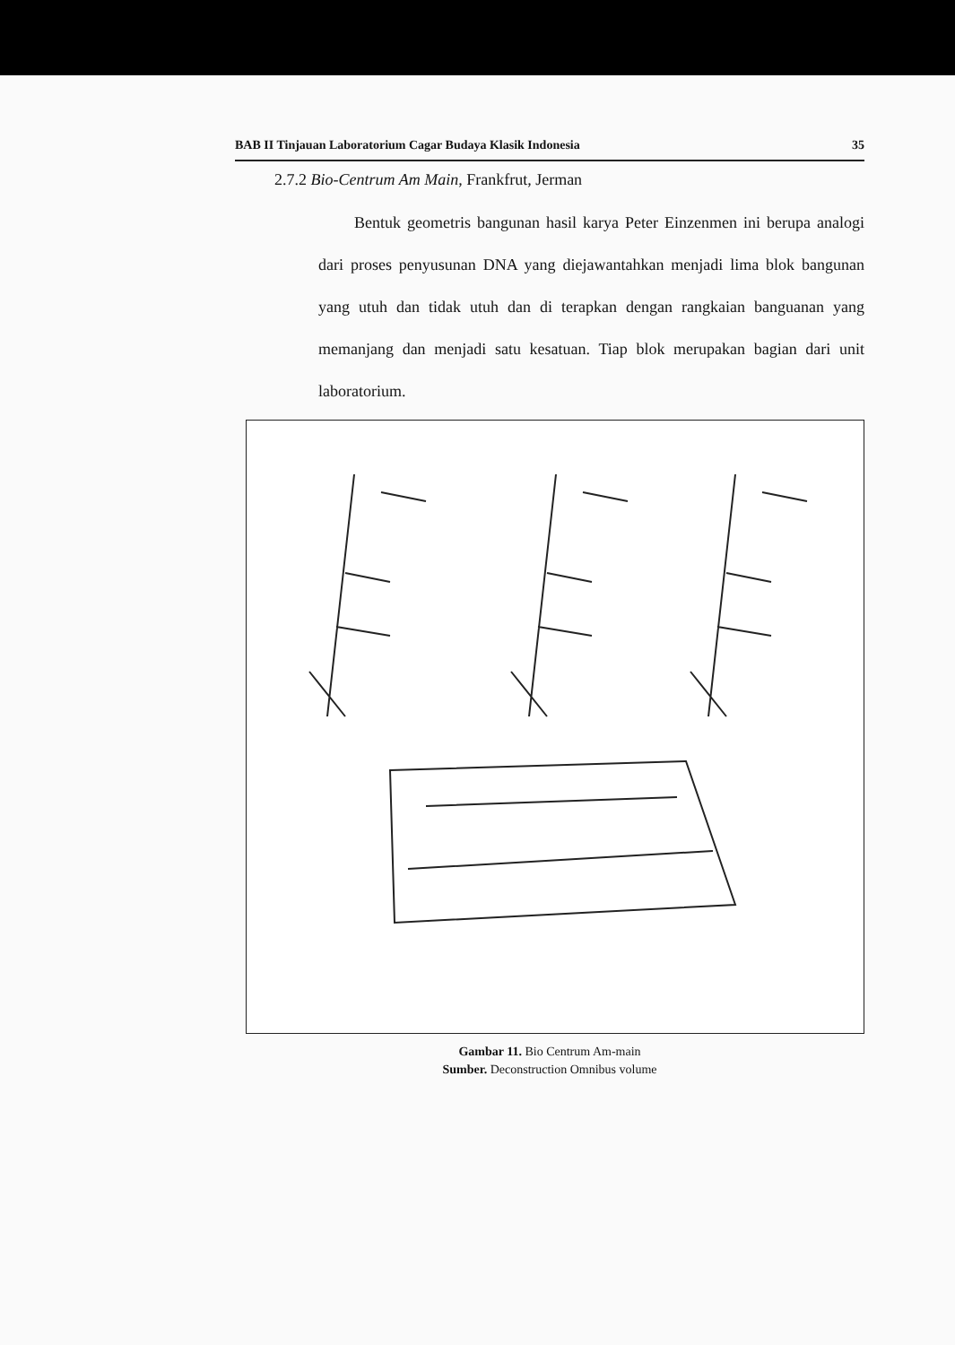BAB II Tinjauan Laboratorium Cagar Budaya Klasik Indonesia 35
2.7.2 Bio-Centrum Am Main, Frankfrut, Jerman
Bentuk geometris bangunan hasil karya Peter Einzenmen ini berupa analogi dari proses penyusunan DNA yang diejawantahkan menjadi lima blok bangunan yang utuh dan tidak utuh dan di terapkan dengan rangkaian banguanan yang memanjang dan menjadi satu kesatuan. Tiap blok merupakan bagian dari unit laboratorium.
Gambar 11. Bio Centrum Am-main
Sumber. Deconstruction Omnibus volume